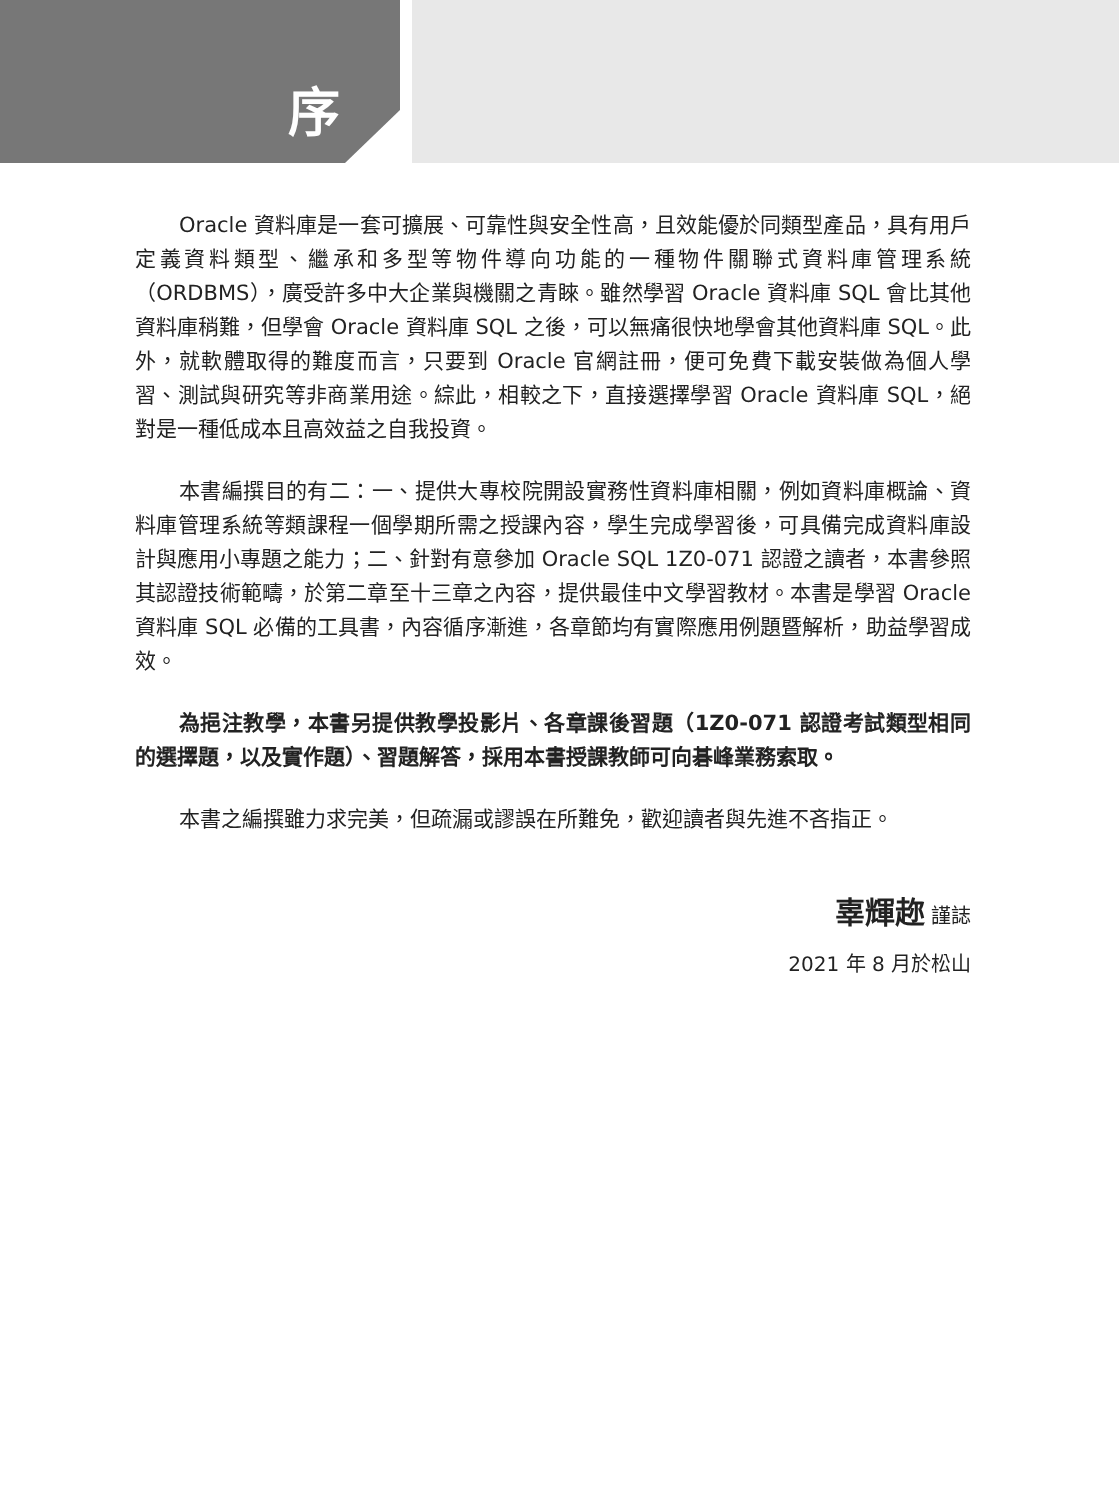序
Oracle 資料庫是一套可擴展、可靠性與安全性高，且效能優於同類型產品，具有用戶定義資料類型、繼承和多型等物件導向功能的一種物件關聯式資料庫管理系統（ORDBMS），廣受許多中大企業與機關之青睞。雖然學習 Oracle 資料庫 SQL 會比其他資料庫稍難，但學會 Oracle 資料庫 SQL 之後，可以無痛很快地學會其他資料庫 SQL。此外，就軟體取得的難度而言，只要到 Oracle 官網註冊，便可免費下載安裝做為個人學習、測試與研究等非商業用途。綜此，相較之下，直接選擇學習 Oracle 資料庫 SQL，絕對是一種低成本且高效益之自我投資。
本書編撰目的有二：一、提供大專校院開設實務性資料庫相關，例如資料庫概論、資料庫管理系統等類課程一個學期所需之授課內容，學生完成學習後，可具備完成資料庫設計與應用小專題之能力；二、針對有意參加 Oracle SQL 1Z0-071 認證之讀者，本書參照其認證技術範疇，於第二章至十三章之內容，提供最佳中文學習教材。本書是學習 Oracle 資料庫 SQL 必備的工具書，內容循序漸進，各章節均有實際應用例題暨解析，助益學習成效。
為挹注教學，本書另提供教學投影片、各章課後習題（1Z0-071 認證考試類型相同的選擇題，以及實作題）、習題解答，採用本書授課教師可向碁峰業務索取。
本書之編撰雖力求完美，但疏漏或謬誤在所難免，歡迎讀者與先進不吝指正。
辜輝趂 謹誌
2021 年 8 月於松山